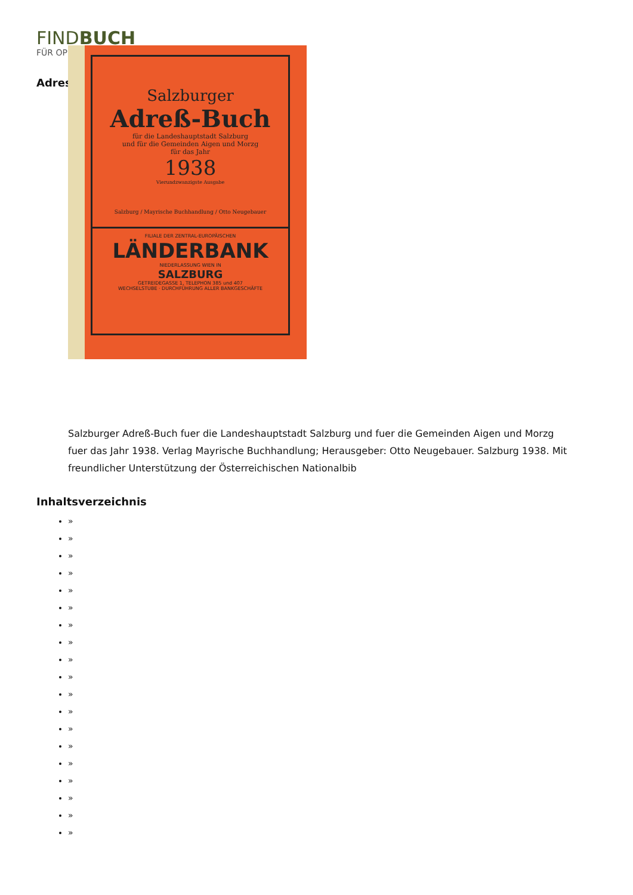FINDBUCH
FÜR OP
Adres
Salzburger
Adreß-Buch
für die Landeshauptstadt Salzburg
und für die Gemeinden Aigen und Morzg
für das Jahr
1938
Vierundzwanzigste Ausgabe
Salzburg / Mayrische Buchhandlung / Otto Neugebauer
FILIALE DER ZENTRAL-EUROPÄISCHEN
LÄNDERBANK
NIEDERLASSUNG WIEN IN
SALZBURG
GETREIDEGASSE 1, TELEPHON 385 und 407
WECHSELSTUBE · DURCHFÜHRUNG ALLER BANKGESCHÄFTE
Salzburger Adreß-Buch fuer die Landeshauptstadt Salzburg und fuer die Gemeinden Aigen und Morzg fuer das Jahr 1938. Verlag Mayrische Buchhandlung; Herausgeber: Otto Neugebauer. Salzburg 1938. Mit freundlicher Unterstützung der Österreichischen Nationalbib
Inhaltsverzeichnis
»
»
»
»
»
»
»
»
»
»
»
»
»
»
»
»
»
»
»